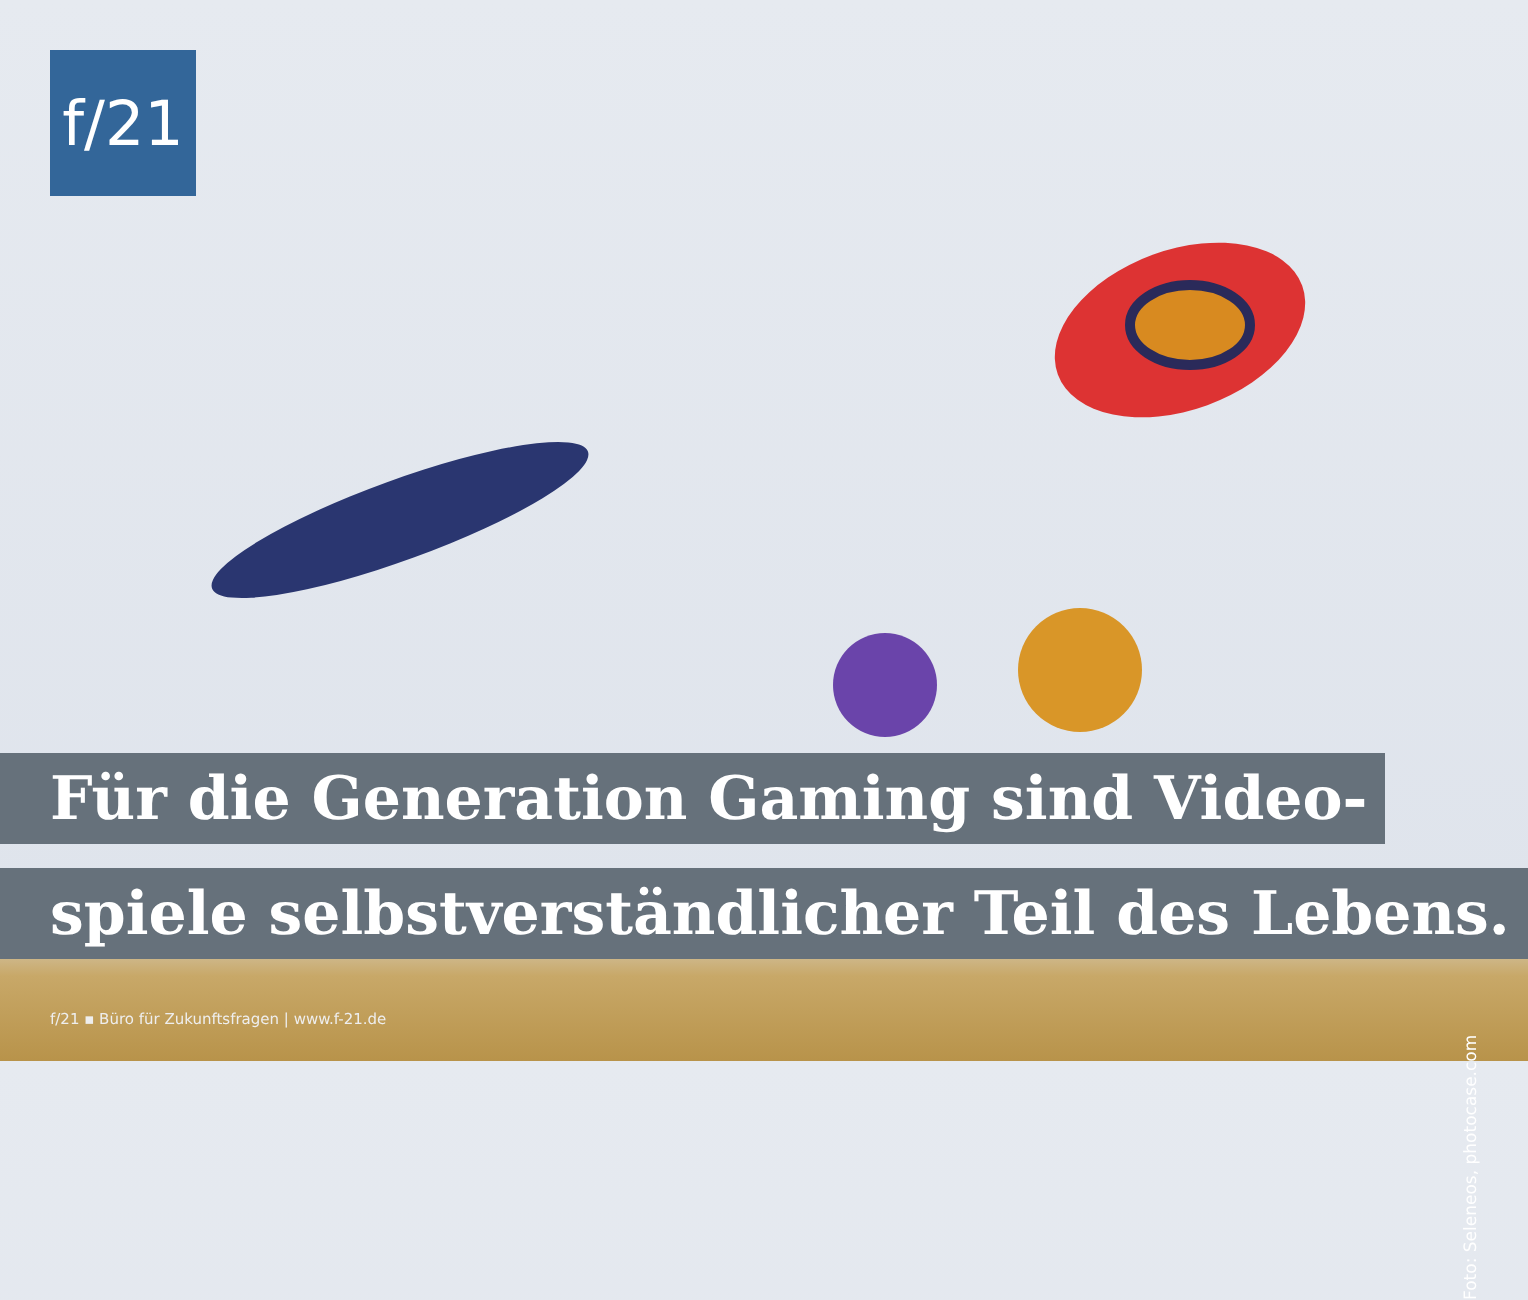f/21
Für die Generation Gaming sind Video-
spiele selbstverständlicher Teil des Lebens.
f/21 ▪ Büro für Zukunftsfragen | www.f-21.de
Foto: Seleneos, photocase.com